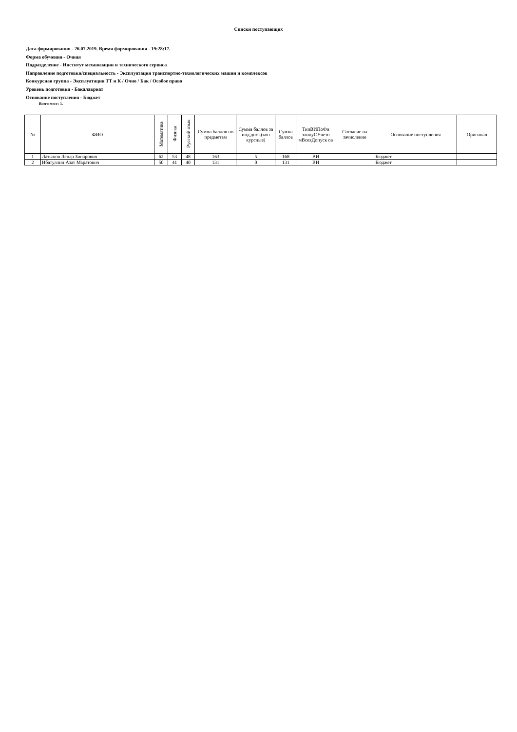Списки поступающих
Дата формирования - 26.07.2019. Время формирования - 19:28:17.
Форма обучения - Очная
Подразделение - Институт механизации и технического сервиса
Направление подготовки/специальность - Эксплуатация транспортно-технологических машин и комплексов
Конкурсная группа - Эксплуатация ТТ и К / Очно / Бак / Особое право
Уровень подготовки - Бакалавриат
Основание поступления - Бюджет
Всего мест: 1.
| № | ФИО | Математика | Физика | Русский язык | Сумма баллов по предметам | Сумма баллов за инд.дост.(кон курсные) | Сумма баллов | ТипВИПоФи злицуСУчето мВсехДопуск ов | Согласие на зачисление | Основание поступления | Оригинал |
| --- | --- | --- | --- | --- | --- | --- | --- | --- | --- | --- | --- |
| 1 | Латыпов Ленар Зинарович | 62 | 53 | 48 | 163 | 5 | 168 | ВИ | | Бюджет | |
| 2 | Ибатуллин Азат Маратович | 50 | 41 | 40 | 131 | 0 | 131 | ВИ | | Бюджет | |